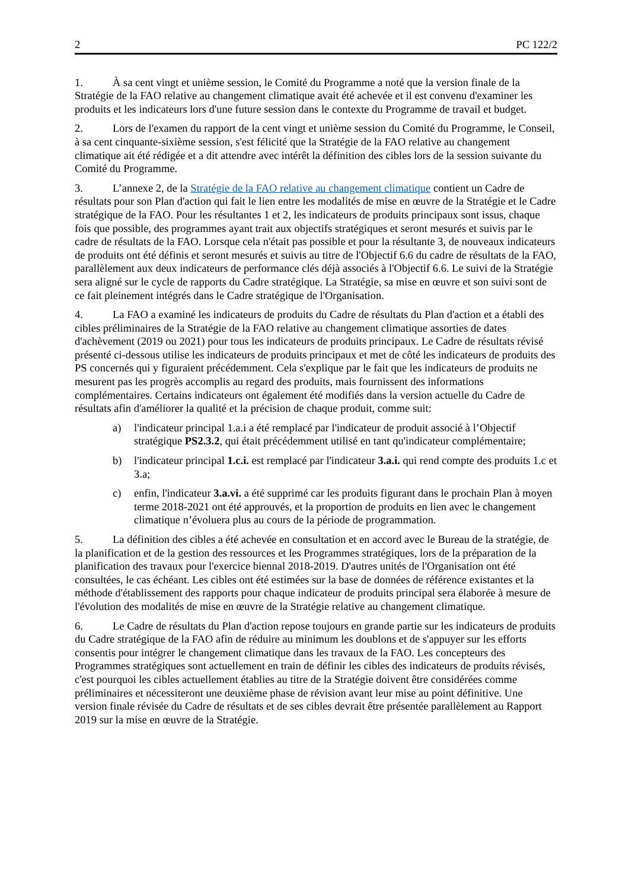2 PC 122/2
1. À sa cent vingt et unième session, le Comité du Programme a noté que la version finale de la Stratégie de la FAO relative au changement climatique avait été achevée et il est convenu d'examiner les produits et les indicateurs lors d'une future session dans le contexte du Programme de travail et budget.
2. Lors de l'examen du rapport de la cent vingt et unième session du Comité du Programme, le Conseil, à sa cent cinquante-sixième session, s'est félicité que la Stratégie de la FAO relative au changement climatique ait été rédigée et a dit attendre avec intérêt la définition des cibles lors de la session suivante du Comité du Programme.
3. L’annexe 2, de la Stratégie de la FAO relative au changement climatique contient un Cadre de résultats pour son Plan d'action qui fait le lien entre les modalités de mise en œuvre de la Stratégie et le Cadre stratégique de la FAO. Pour les résultantes 1 et 2, les indicateurs de produits principaux sont issus, chaque fois que possible, des programmes ayant trait aux objectifs stratégiques et seront mesurés et suivis par le cadre de résultats de la FAO. Lorsque cela n'était pas possible et pour la résultante 3, de nouveaux indicateurs de produits ont été définis et seront mesurés et suivis au titre de l'Objectif 6.6 du cadre de résultats de la FAO, parallèlement aux deux indicateurs de performance clés déjà associés à l'Objectif 6.6. Le suivi de la Stratégie sera aligné sur le cycle de rapports du Cadre stratégique. La Stratégie, sa mise en œuvre et son suivi sont de ce fait pleinement intégrés dans le Cadre stratégique de l'Organisation.
4. La FAO a examiné les indicateurs de produits du Cadre de résultats du Plan d'action et a établi des cibles préliminaires de la Stratégie de la FAO relative au changement climatique assorties de dates d'achèvement (2019 ou 2021) pour tous les indicateurs de produits principaux. Le Cadre de résultats révisé présenté ci-dessous utilise les indicateurs de produits principaux et met de côté les indicateurs de produits des PS concernés qui y figuraient précédemment. Cela s'explique par le fait que les indicateurs de produits ne mesurent pas les progrès accomplis au regard des produits, mais fournissent des informations complémentaires. Certains indicateurs ont également été modifiés dans la version actuelle du Cadre de résultats afin d'améliorer la qualité et la précision de chaque produit, comme suit:
a) l'indicateur principal 1.a.i a été remplacé par l'indicateur de produit associé à l’Objectif stratégique PS2.3.2, qui était précédemment utilisé en tant qu'indicateur complémentaire;
b) l'indicateur principal 1.c.i. est remplacé par l'indicateur 3.a.i. qui rend compte des produits 1.c et 3.a;
c) enfin, l'indicateur 3.a.vi. a été supprimé car les produits figurant dans le prochain Plan à moyen terme 2018-2021 ont été approuvés, et la proportion de produits en lien avec le changement climatique n’évoluera plus au cours de la période de programmation.
5. La définition des cibles a été achevée en consultation et en accord avec le Bureau de la stratégie, de la planification et de la gestion des ressources et les Programmes stratégiques, lors de la préparation de la planification des travaux pour l'exercice biennal 2018-2019. D'autres unités de l'Organisation ont été consultées, le cas échéant. Les cibles ont été estimées sur la base de données de référence existantes et la méthode d'établissement des rapports pour chaque indicateur de produits principal sera élaborée à mesure de l'évolution des modalités de mise en œuvre de la Stratégie relative au changement climatique.
6. Le Cadre de résultats du Plan d'action repose toujours en grande partie sur les indicateurs de produits du Cadre stratégique de la FAO afin de réduire au minimum les doublons et de s'appuyer sur les efforts consentis pour intégrer le changement climatique dans les travaux de la FAO. Les concepteurs des Programmes stratégiques sont actuellement en train de définir les cibles des indicateurs de produits révisés, c'est pourquoi les cibles actuellement établies au titre de la Stratégie doivent être considérées comme préliminaires et nécessiteront une deuxième phase de révision avant leur mise au point définitive. Une version finale révisée du Cadre de résultats et de ses cibles devrait être présentée parallèlement au Rapport 2019 sur la mise en œuvre de la Stratégie.